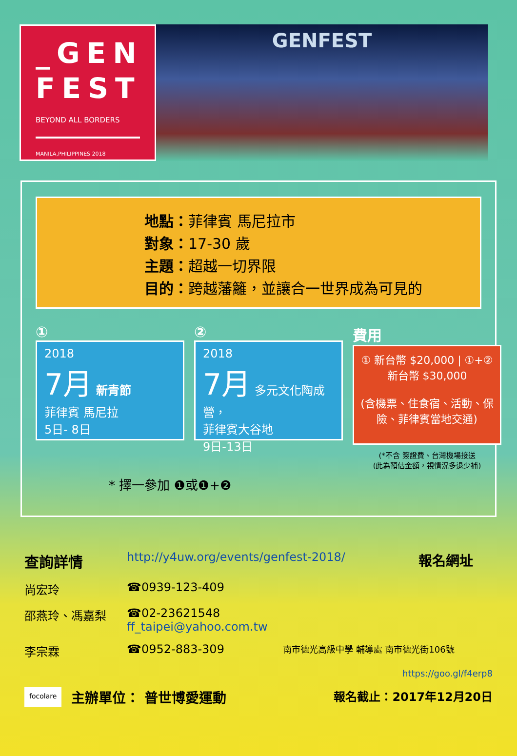_GEN
FEST
BEYOND ALL BORDERS
MANILA,PHILIPPINES 2018
GENFEST
地點：菲律賓 馬尼拉市
對象：17-30 歲
主題：超越一切界限
目的：跨越藩籬，並讓合一世界成為可見的
①
2018
7月 新青節
菲律賓 馬尼拉
5日- 8日
②
2018
7月 多元文化陶成營，
菲律賓大谷地
9日-13日
費用
① 新台幣 $20,000 | ①+② 新台幣 $30,000
(含機票、住食宿、活動、保險、菲律賓當地交通)
(*不含 簽證費、台灣機場接送
(此為預估金額，視情況多退少補)
* 擇一參加 ❶或❶+❷
查詢詳情 http://y4uw.org/events/genfest-2018/ 報名網址
尚宏玲 ☎0939-123-409
邵燕玲、馮嘉梨 ☎02-23621548
ff_taipei@yahoo.com.tw
李宗霖 ☎0952-883-309 南市德光高級中學 輔導處 南市德光街106號
https://goo.gl/f4erp8
focolare 主辦單位： 普世博愛運動 報名截止：2017年12月20日